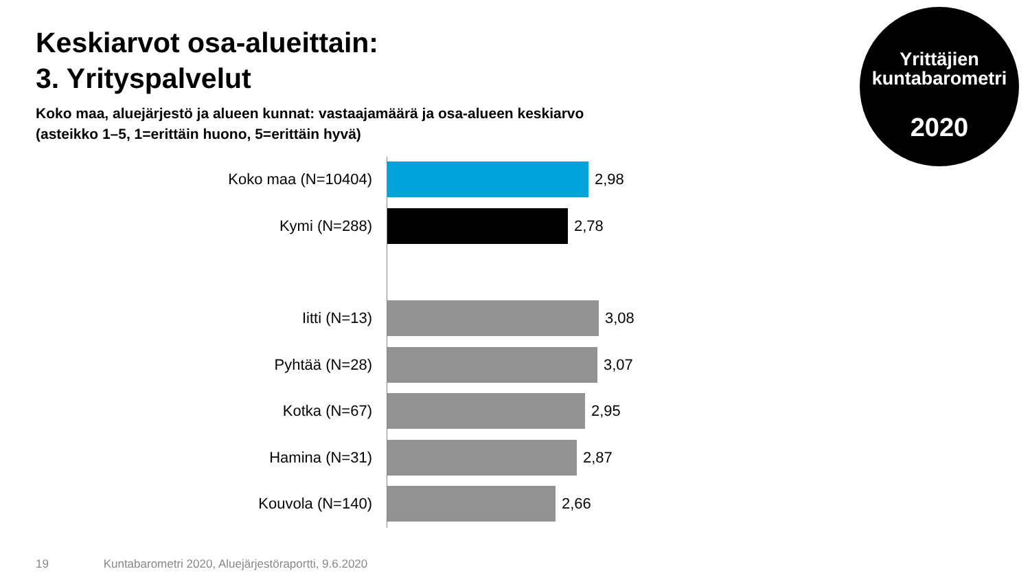Keskiarvot osa-alueittain:
3. Yrityspalvelut
Koko maa, aluejärjestö ja alueen kunnat: vastaajamäärä ja osa-alueen keskiarvo
(asteikko 1–5, 1=erittäin huono, 5=erittäin hyvä)
Yrittäjien
kuntabarometri
2020
Koko maa (N=10404) 2,98
Kymi (N=288) 2,78
Iitti (N=13) 3,08
Pyhtää (N=28) 3,07
Kotka (N=67) 2,95
Hamina (N=31) 2,87
Kouvola (N=140) 2,66
19 Kuntabarometri 2020, Aluejärjestöraportti, 9.6.2020